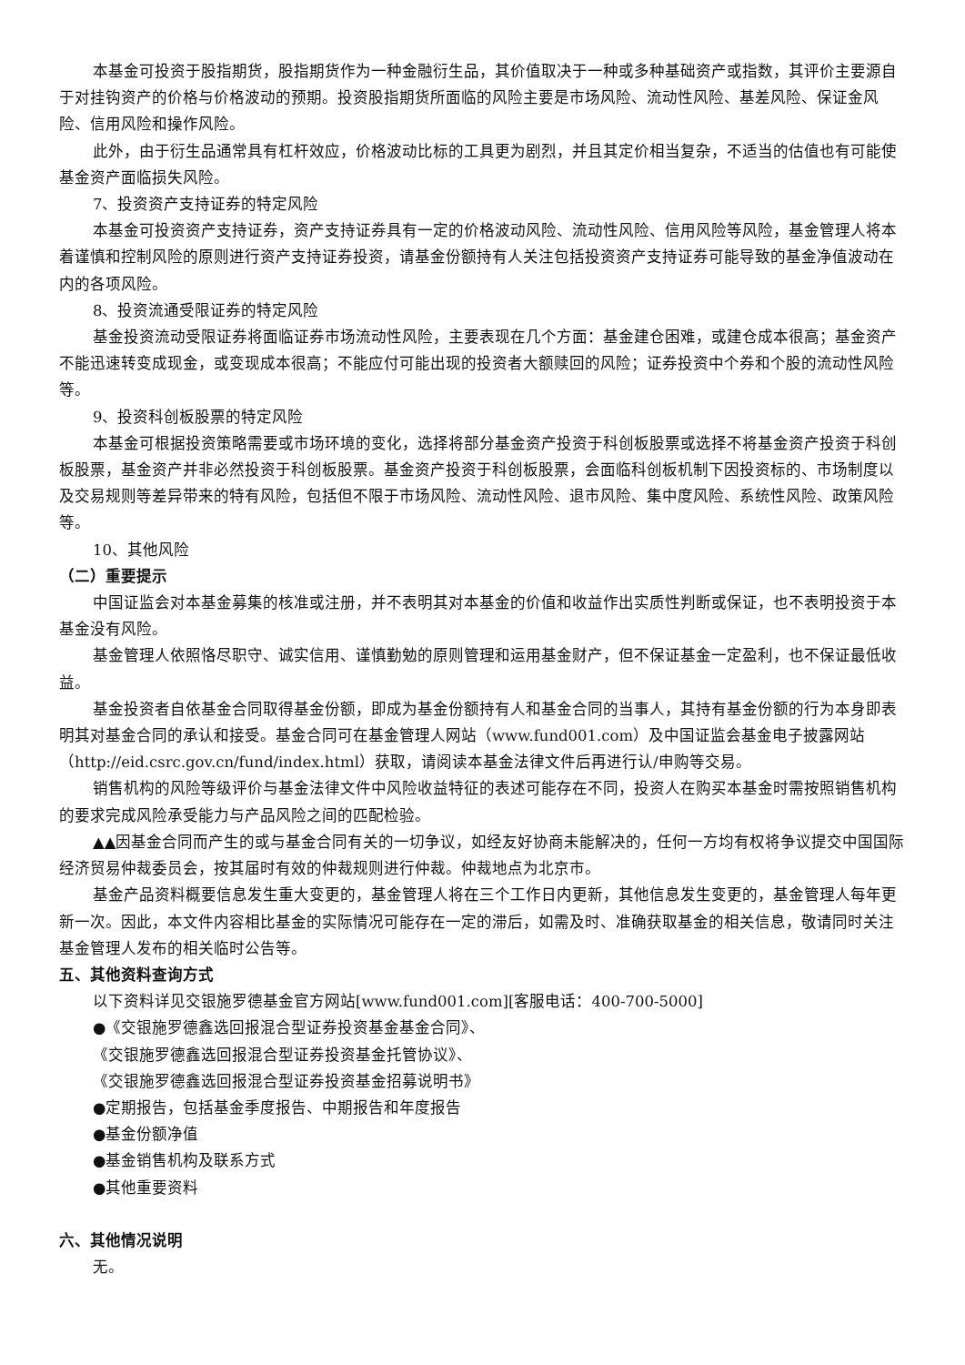本基金可投资于股指期货，股指期货作为一种金融衍生品，其价值取决于一种或多种基础资产或指数，其评价主要源自于对挂钩资产的价格与价格波动的预期。投资股指期货所面临的风险主要是市场风险、流动性风险、基差风险、保证金风险、信用风险和操作风险。
此外，由于衍生品通常具有杠杆效应，价格波动比标的工具更为剧烈，并且其定价相当复杂，不适当的估值也有可能使基金资产面临损失风险。
7、投资资产支持证券的特定风险
本基金可投资资产支持证券，资产支持证券具有一定的价格波动风险、流动性风险、信用风险等风险，基金管理人将本着谨慎和控制风险的原则进行资产支持证券投资，请基金份额持有人关注包括投资资产支持证券可能导致的基金净值波动在内的各项风险。
8、投资流通受限证券的特定风险
基金投资流动受限证券将面临证券市场流动性风险，主要表现在几个方面：基金建仓困难，或建仓成本很高；基金资产不能迅速转变成现金，或变现成本很高；不能应付可能出现的投资者大额赎回的风险；证券投资中个券和个股的流动性风险等。
9、投资科创板股票的特定风险
本基金可根据投资策略需要或市场环境的变化，选择将部分基金资产投资于科创板股票或选择不将基金资产投资于科创板股票，基金资产并非必然投资于科创板股票。基金资产投资于科创板股票，会面临科创板机制下因投资标的、市场制度以及交易规则等差异带来的特有风险，包括但不限于市场风险、流动性风险、退市风险、集中度风险、系统性风险、政策风险等。
10、其他风险
（二）重要提示
中国证监会对本基金募集的核准或注册，并不表明其对本基金的价值和收益作出实质性判断或保证，也不表明投资于本基金没有风险。
基金管理人依照恪尽职守、诚实信用、谨慎勤勉的原则管理和运用基金财产，但不保证基金一定盈利，也不保证最低收益。
基金投资者自依基金合同取得基金份额，即成为基金份额持有人和基金合同的当事人，其持有基金份额的行为本身即表明其对基金合同的承认和接受。基金合同可在基金管理人网站（www.fund001.com）及中国证监会基金电子披露网站（http://eid.csrc.gov.cn/fund/index.html）获取，请阅读本基金法律文件后再进行认/申购等交易。
销售机构的风险等级评价与基金法律文件中风险收益特征的表述可能存在不同，投资人在购买本基金时需按照销售机构的要求完成风险承受能力与产品风险之间的匹配检验。
▲▲因基金合同而产生的或与基金合同有关的一切争议，如经友好协商未能解决的，任何一方均有权将争议提交中国国际经济贸易仲裁委员会，按其届时有效的仲裁规则进行仲裁。仲裁地点为北京市。
基金产品资料概要信息发生重大变更的，基金管理人将在三个工作日内更新，其他信息发生变更的，基金管理人每年更新一次。因此，本文件内容相比基金的实际情况可能存在一定的滞后，如需及时、准确获取基金的相关信息，敬请同时关注基金管理人发布的相关临时公告等。
五、其他资料查询方式
以下资料详见交银施罗德基金官方网站[www.fund001.com][客服电话：400-700-5000]
●《交银施罗德鑫选回报混合型证券投资基金基金合同》、
《交银施罗德鑫选回报混合型证券投资基金托管协议》、
《交银施罗德鑫选回报混合型证券投资基金招募说明书》
●定期报告，包括基金季度报告、中期报告和年度报告
●基金份额净值
●基金销售机构及联系方式
●其他重要资料
六、其他情况说明
无。